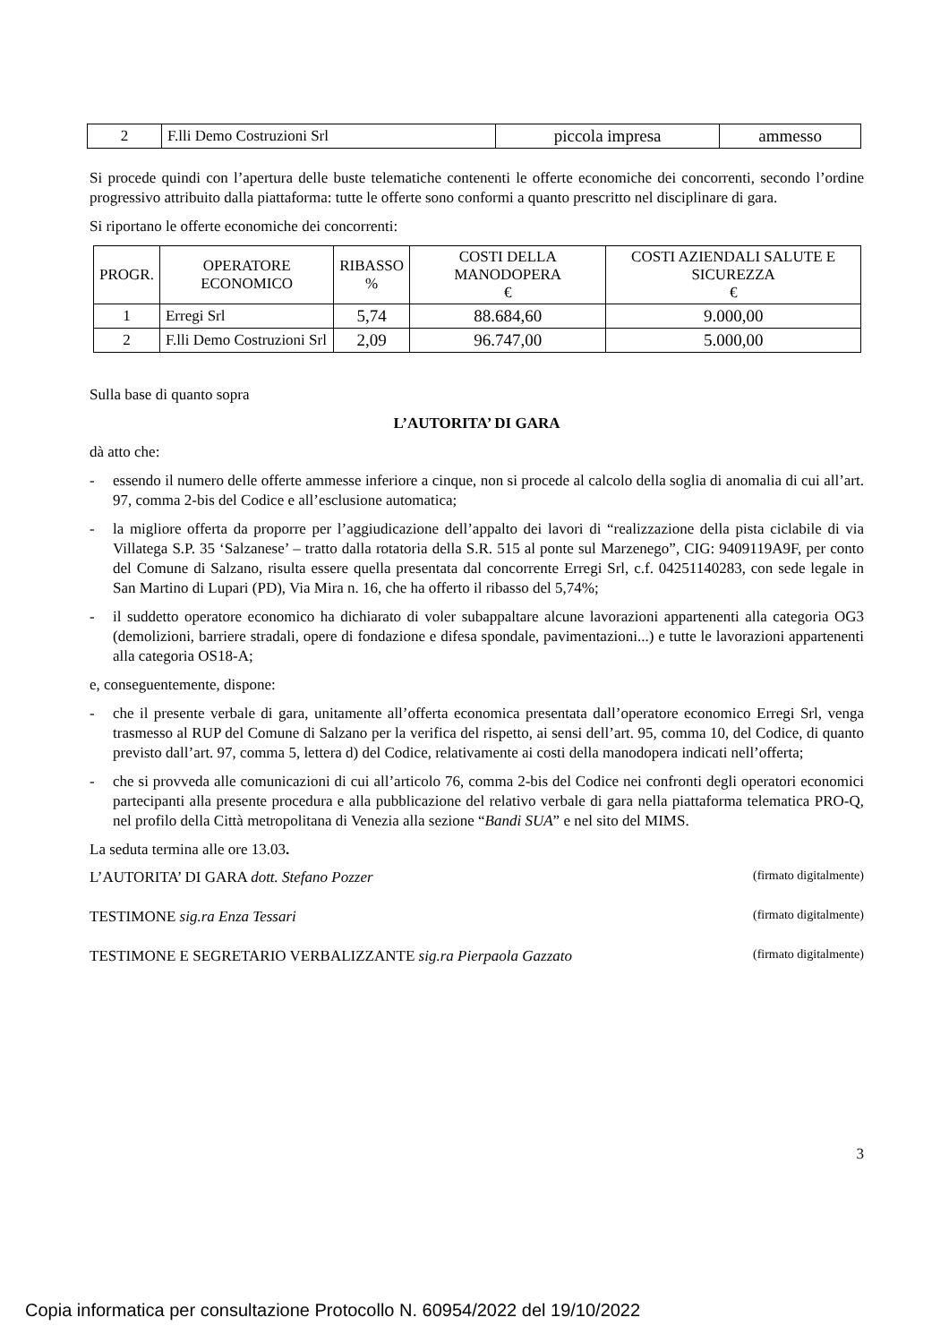| 2 | F.lli Demo Costruzioni Srl | piccola impresa | ammesso |
Si procede quindi con l’apertura delle buste telematiche contenenti le offerte economiche dei concorrenti, secondo l’ordine progressivo attribuito dalla piattaforma: tutte le offerte sono conformi a quanto prescritto nel disciplinare di gara.
Si riportano le offerte economiche dei concorrenti:
| PROGR. | OPERATORE ECONOMICO | RIBASSO % | COSTI DELLA MANODOPERA € | COSTI AZIENDALI SALUTE E SICUREZZA € |
| --- | --- | --- | --- | --- |
| 1 | Erregi Srl | 5,74 | 88.684,60 | 9.000,00 |
| 2 | F.lli Demo Costruzioni Srl | 2,09 | 96.747,00 | 5.000,00 |
Sulla base di quanto sopra
L’AUTORITA’ DI GARA
dà atto che:
- essendo il numero delle offerte ammesse inferiore a cinque, non si procede al calcolo della soglia di anomalia di cui all’art. 97, comma 2-bis del Codice e all’esclusione automatica;
- la migliore offerta da proporre per l’aggiudicazione dell’appalto dei lavori di “realizzazione della pista ciclabile di via Villatega S.P. 35 ‘Salzanese’ – tratto dalla rotatoria della S.R. 515 al ponte sul Marzenego”, CIG: 9409119A9F, per conto del Comune di Salzano, risulta essere quella presentata dal concorrente Erregi Srl, c.f. 04251140283, con sede legale in San Martino di Lupari (PD), Via Mira n. 16, che ha offerto il ribasso del 5,74%;
- il suddetto operatore economico ha dichiarato di voler subappaltare alcune lavorazioni appartenenti alla categoria OG3 (demolizioni, barriere stradali, opere di fondazione e difesa spondale, pavimentazioni...) e tutte le lavorazioni appartenenti alla categoria OS18-A;
e, conseguentemente, dispone:
- che il presente verbale di gara, unitamente all’offerta economica presentata dall’operatore economico Erregi Srl, venga trasmesso al RUP del Comune di Salzano per la verifica del rispetto, ai sensi dell’art. 95, comma 10, del Codice, di quanto previsto dall’art. 97, comma 5, lettera d) del Codice, relativamente ai costi della manodopera indicati nell’offerta;
- che si provveda alle comunicazioni di cui all’articolo 76, comma 2-bis del Codice nei confronti degli operatori economici partecipanti alla presente procedura e alla pubblicazione del relativo verbale di gara nella piattaforma telematica PRO-Q, nel profilo della Città metropolitana di Venezia alla sezione “Bandi SUA” e nel sito del MIMS.
La seduta termina alle ore 13.03.
L’AUTORITA’ DI GARA dott. Stefano Pozzer (firmato digitalmente)
TESTIMONE sig.ra Enza Tessari (firmato digitalmente)
TESTIMONE E SEGRETARIO VERBALIZZANTE sig.ra Pierpaola Gazzato (firmato digitalmente)
3
Copia informatica per consultazione Protocollo N. 60954/2022 del 19/10/2022